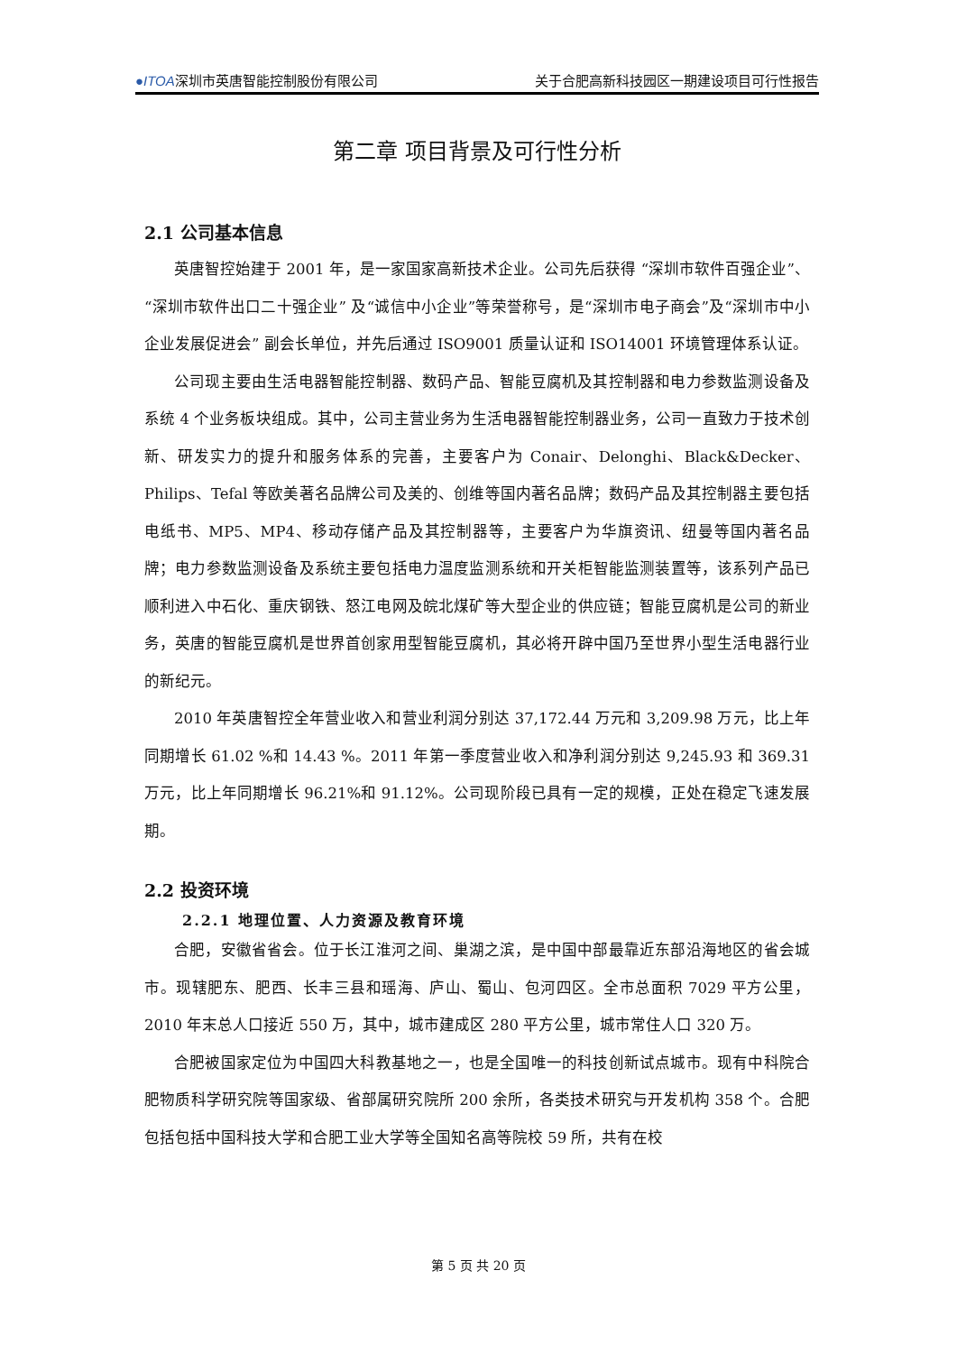●ITOA深圳市英唐智能控制股份有限公司 关于合肥高新科技园区一期建设项目可行性报告
第二章 项目背景及可行性分析
2.1 公司基本信息
英唐智控始建于 2001 年，是一家国家高新技术企业。公司先后获得 “深圳市软件百强企业”、“深圳市软件出口二十强企业” 及“诚信中小企业”等荣誉称号，是“深圳市电子商会”及“深圳市中小企业发展促进会” 副会长单位，并先后通过 ISO9001 质量认证和 ISO14001 环境管理体系认证。
公司现主要由生活电器智能控制器、数码产品、智能豆腐机及其控制器和电力参数监测设备及系统 4 个业务板块组成。其中，公司主营业务为生活电器智能控制器业务，公司一直致力于技术创新、研发实力的提升和服务体系的完善，主要客户为 Conair、Delonghi、Black&Decker、Philips、Tefal 等欧美著名品牌公司及美的、创维等国内著名品牌；数码产品及其控制器主要包括电纸书、MP5、MP4、移动存储产品及其控制器等，主要客户为华旗资讯、纽曼等国内著名品牌；电力参数监测设备及系统主要包括电力温度监测系统和开关柜智能监测装置等，该系列产品已顺利进入中石化、重庆钢铁、怒江电网及皖北煤矿等大型企业的供应链；智能豆腐机是公司的新业务，英唐的智能豆腐机是世界首创家用型智能豆腐机，其必将开辟中国乃至世界小型生活电器行业的新纪元。
2010 年英唐智控全年营业收入和营业利润分别达 37,172.44 万元和 3,209.98 万元，比上年同期增长 61.02 %和 14.43 %。2011 年第一季度营业收入和净利润分别达 9,245.93 和 369.31 万元，比上年同期增长 96.21%和 91.12%。公司现阶段已具有一定的规模，正处在稳定飞速发展期。
2.2 投资环境
2.2.1 地理位置、人力资源及教育环境
合肥，安徽省省会。位于长江淮河之间、巢湖之滨，是中国中部最靠近东部沿海地区的省会城市。现辖肥东、肥西、长丰三县和瑶海、庐山、蜀山、包河四区。全市总面积 7029 平方公里，2010 年末总人口接近 550 万，其中，城市建成区 280 平方公里，城市常住人口 320 万。
合肥被国家定位为中国四大科教基地之一，也是全国唯一的科技创新试点城市。现有中科院合肥物质科学研究院等国家级、省部属研究院所 200 余所，各类技术研究与开发机构 358 个。合肥包括包括中国科技大学和合肥工业大学等全国知名高等院校 59 所，共有在校
第 5 页 共 20 页